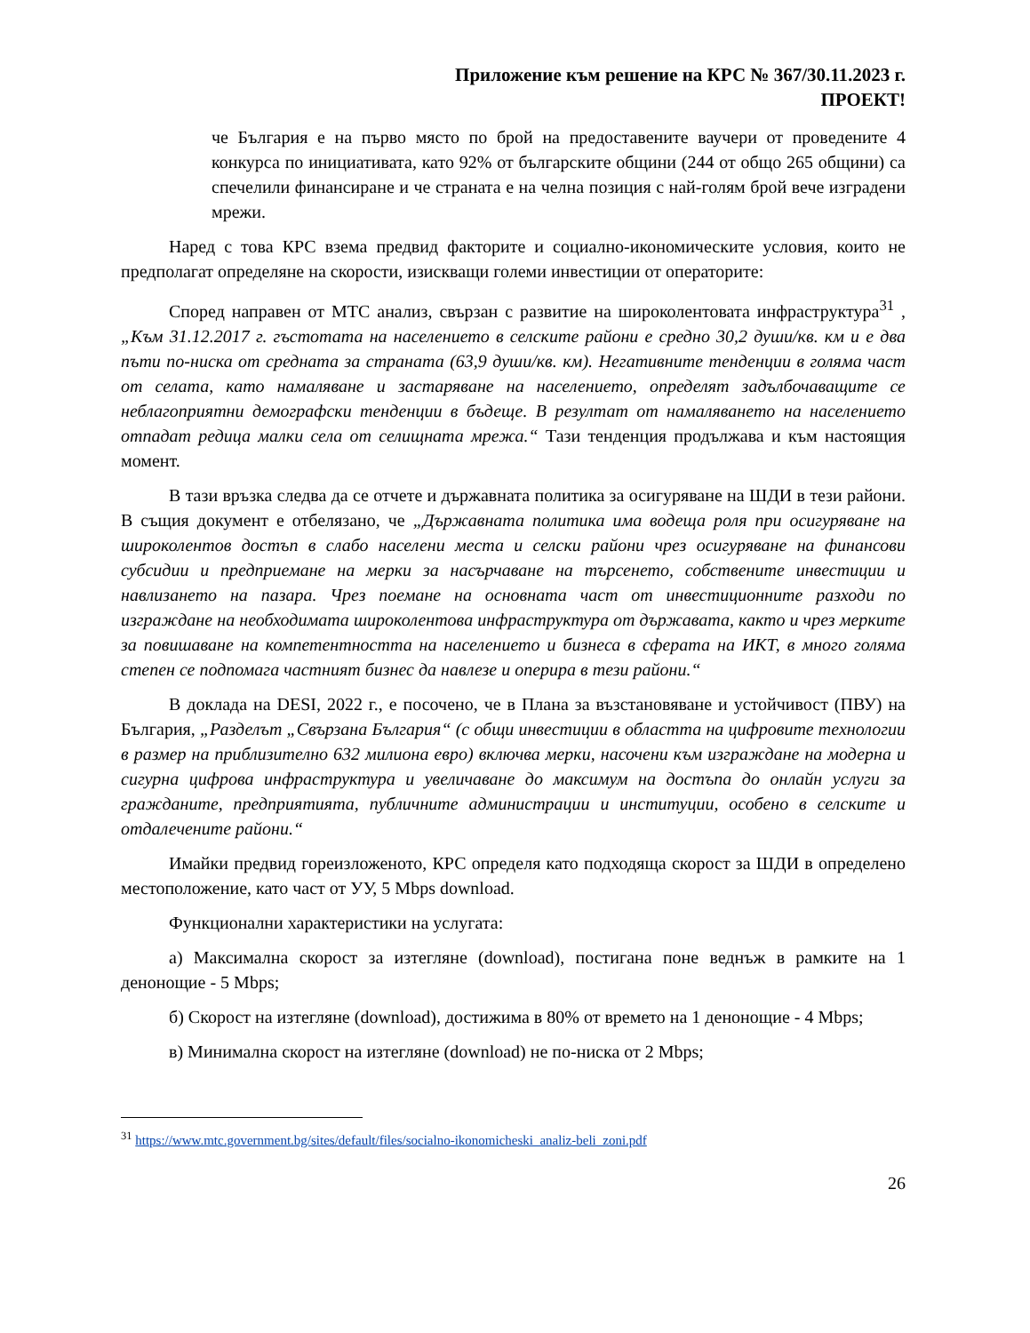Приложение към решение на КРС № 367/30.11.2023 г.
ПРОЕКТ!
че България е на първо място по брой на предоставените ваучери от проведените 4 конкурса по инициативата, като 92% от българските общини (244 от общо 265 общини) са спечелили финансиране и че страната е на челна позиция с най-голям брой вече изградени мрежи.
Наред с това КРС взема предвид факторите и социално-икономическите условия, които не предполагат определяне на скорости, изискващи големи инвестиции от операторите:
Според направен от МТС анализ, свързан с развитие на широколентовата инфраструктура<sup>31</sup> , „Към 31.12.2017 г. гъстотата на населението в селските райони е средно 30,2 души/кв. км и е два пъти по-ниска от средната за страната (63,9 души/кв. км). Негативните тенденции в голяма част от селата, като намаляване и застаряване на населението, определят задълбочаващите се неблагоприятни демографски тенденции в бъдеще. В резултат от намаляването на населението отпадат редица малки села от селищната мрежа.“ Тази тенденция продължава и към настоящия момент.
В тази връзка следва да се отчете и държавната политика за осигуряване на ШДИ в тези райони. В същия документ е отбелязано, че „Държавната политика има водеща роля при осигуряване на широколентов достъп в слабо населени места и селски райони чрез осигуряване на финансови субсидии и предприемане на мерки за насърчаване на търсенето, собствените инвестиции и навлизането на пазара. Чрез поемане на основната част от инвестиционните разходи по изграждане на необходимата широколентова инфраструктура от държавата, както и чрез мерките за повишаване на компетентността на населението и бизнеса в сферата на ИКТ, в много голяма степен се подпомага частният бизнес да навлезе и оперира в тези райони.“
В доклада на DESI, 2022 г., е посочено, че в Плана за възстановяване и устойчивост (ПВУ) на България, „Разделът „Свързана България“ (с общи инвестиции в областта на цифровите технологии в размер на приблизително 632 милиона евро) включва мерки, насочени към изграждане на модерна и сигурна цифрова инфраструктура и увеличаване до максимум на достъпа до онлайн услуги за гражданите, предприятията, публичните администрации и институции, особено в селските и отдалечените райони.“
Имайки предвид гореизложеното, КРС определя като подходяща скорост за ШДИ в определено местоположение, като част от УУ, 5 Mbps download.
Функционални характеристики на услугата:
а) Максимална скорост за изтегляне (download), постигана поне веднъж в рамките на 1 денонощие - 5 Mbps;
б) Скорост на изтегляне (download), достижима в 80% от времето на 1 денонощие - 4 Mbps;
в) Минимална скорост на изтегляне (download) не по-ниска от 2 Mbps;
<sup>31</sup> https://www.mtc.government.bg/sites/default/files/socialno-ikonomicheski_analiz-beli_zoni.pdf
26